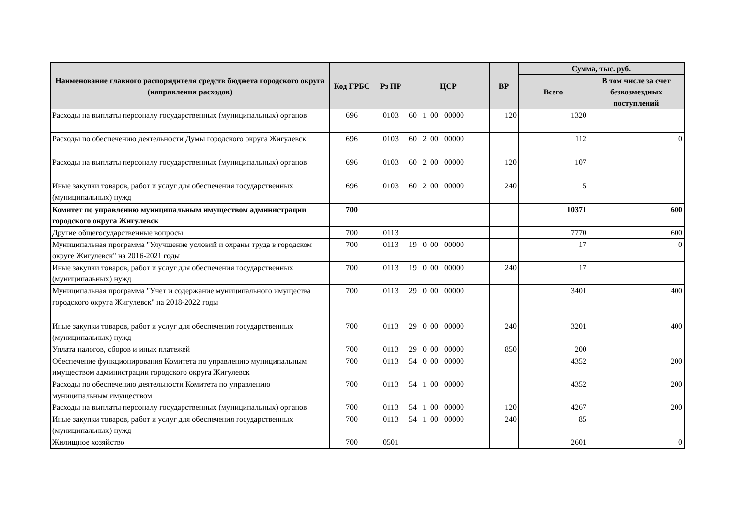| Наименование главного распорядителя средств бюджета городского округа (направления расходов) | Код ГРБС | Рз ПР | ЦСР | ВР | Сумма, тыс. руб. | |
| --- | --- | --- | --- | --- | --- | --- |
| | | | | | Всего | В том числе за счет безвозмездных поступлений |
| Расходы на выплаты персоналу государственных (муниципальных) органов | 696 | 0103 | 60 1 00 00000 | 120 | 1320 | |
| Расходы по обеспечению деятельности Думы городского округа Жигулевск | 696 | 0103 | 60 2 00 00000 | | 112 | 0 |
| Расходы на выплаты персоналу государственных (муниципальных) органов | 696 | 0103 | 60 2 00 00000 | 120 | 107 | |
| Иные закупки товаров, работ и услуг для обеспечения государственных (муниципальных) нужд | 696 | 0103 | 60 2 00 00000 | 240 | 5 | |
| Комитет по управлению муниципальным имуществом администрации городского округа Жигулевск | 700 | | | | 10371 | 600 |
| Другие общегосударственные вопросы | 700 | 0113 | | | 7770 | 600 |
| Муниципальная программа "Улучшение условий и охраны труда в городском округе Жигулевск" на 2016-2021 годы | 700 | 0113 | 19 0 00 00000 | | 17 | 0 |
| Иные закупки товаров, работ и услуг для обеспечения государственных (муниципальных) нужд | 700 | 0113 | 19 0 00 00000 | 240 | 17 | |
| Муниципальная программа "Учет и содержание муниципального имущества городского округа Жигулевск" на 2018-2022 годы | 700 | 0113 | 29 0 00 00000 | | 3401 | 400 |
| Иные закупки товаров, работ и услуг для обеспечения государственных (муниципальных) нужд | 700 | 0113 | 29 0 00 00000 | 240 | 3201 | 400 |
| Уплата налогов, сборов и иных платежей | 700 | 0113 | 29 0 00 00000 | 850 | 200 | |
| Обеспечение функционирования Комитета по управлению муниципальным имуществом администрации городского округа Жигулевск | 700 | 0113 | 54 0 00 00000 | | 4352 | 200 |
| Расходы по обеспечению деятельности Комитета по управлению муниципальным имуществом | 700 | 0113 | 54 1 00 00000 | | 4352 | 200 |
| Расходы на выплаты персоналу государственных (муниципальных) органов | 700 | 0113 | 54 1 00 00000 | 120 | 4267 | 200 |
| Иные закупки товаров, работ и услуг для обеспечения государственных (муниципальных) нужд | 700 | 0113 | 54 1 00 00000 | 240 | 85 | |
| Жилищное хозяйство | 700 | 0501 | | | 2601 | 0 |